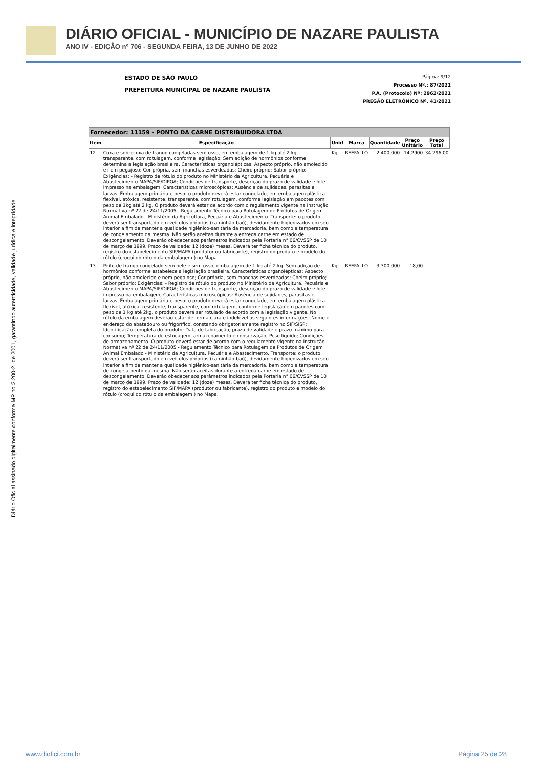DIÁRIO OFICIAL - MUNICÍPIO DE NAZARE PAULISTA
ANO IV - EDIÇÃO nº 706 - SEGUNDA FEIRA, 13 DE JUNHO DE 2022
Diário Oficial assinado digitalmente conforme MP no 2.200-2, de 2001, garantindo autenticidade, validade jurídica e integridade
ESTADO DE SÃO PAULO
PREFEITURA MUNICIPAL DE NAZARE PAULISTA
Página: 9/12
Processo Nº.: 87/2021
P.A. (Protocolo) Nº: 2962/2021
PREGÃO ELETRÔNICO Nº. 41/2021
| Fornecedor: 11159 - PONTO DA CARNE DISTRIBUIDORA LTDA | | | | | | |
| Item | Especificação | Unid | Marca | Quantidade | Preço Unitário | Preço Total |
| 12 | Coxa e sobrecoxa de frango congeladas sem osso, em embalagem de 1 kg até 2 kg, transparente, com rotulagem, conforme legislação. Sem adição de hormônios conforme determina a legislação brasileira. Características organolépticas: Aspecto próprio, não amolecido e nem pegajoso; Cor própria, sem manchas esverdeadas; Cheiro próprio; Sabor próprio; Exigências: - Registro de rótulo do produto no Ministério da Agricultura, Pecuária e Abastecimento MAPA/SIF/DIPOA; Condições de transporte, descrição do prazo de validade e lote impresso na embalagem; Características microscópicas: Ausência de sujidades, parasitas e larvas. Embalagem primária e peso: o produto deverá estar congelado, em embalagem plástica flexível, atóxica, resistente, transparente, com rotulagem, conforme legislação em pacotes com peso de 1kg até 2 kg. O produto deverá estar de acordo com o regulamento vigente na Instrução Normativa nº 22 de 24/11/2005 - Regulamento Técnico para Rotulagem de Produtos de Origem Animal Embalado - Ministério da Agricultura, Pecuária e Abastecimento. Transporte: o produto deverá ser transportado em veículos próprios (caminhão-baú), devidamente higienizados em seu interior a fim de manter a qualidade higiênico-sanitária da mercadoria, bem como a temperatura de congelamento da mesma. Não serão aceitas durante a entrega carne em estado de descongelamento. Deverão obedecer aos parâmetros indicados pela Portaria n° 06/CVSSP de 10 de março de 1999. Prazo de validade: 12 (doze) meses. Deverá ter ficha técnica do produto, registro do estabelecimento SIF/MAPA (produtor ou fabricante), registro do produto e modelo do rótulo (croqui do rótulo da embalagem ) no Mapa. | Kg | BEEFALLO - | 2.400,000 | 14,2900 | 34.296,00 |
| 13 | Peito de frango congelado sem pele e sem osso, embalagem de 1 kg até 2 kg. Sem adição de hormônios conforme estabelece a legislação brasileira. Características organolépticas: Aspecto próprio, não amolecido e nem pegajoso; Cor própria, sem manchas esverdeadas; Cheiro próprio; Sabor próprio; Exigências: - Registro de rótulo do produto no Ministério da Agricultura, Pecuária e Abastecimento MAPA/SIF/DIPOA; Condições de transporte, descrição do prazo de validade e lote impresso na embalagem; Características microscópicas: Ausência de sujidades, parasitas e larvas. Embalagem primária e peso: o produto deverá estar congelado, em embalagem plástica flexível, atóxica, resistente, transparente, com rotulagem, conforme legislação em pacotes com peso de 1 kg até 2kg. o produto deverá ser rotulado de acordo com a legislação vigente. No rótulo da embalagem deverão estar de forma clara e indelével as seguintes informações: Nome e endereço do abatedouro ou frigorífico, constando obrigatoriamente registro no SIF/SISP; Identificação completa do produto; Data de fabricação, prazo de validade e prazo máximo para consumo; Temperatura de estocagem, armazenamento e conservação; Peso líquido; Condições de armazenamento. O produto deverá estar de acordo com o regulamento vigente na Instrução Normativa nº 22 de 24/11/2005 - Regulamento Técnico para Rotulagem de Produtos de Origem Animal Embalado - Ministério da Agricultura, Pecuária e Abastecimento. Transporte: o produto deverá ser transportado em veículos próprios (caminhão-baú), devidamente higienizados em seu interior a fim de manter a qualidade higiênico-sanitária da mercadoria, bem como a temperatura de congelamento da mesma. Não serão aceitas durante a entrega carne em estado de descongelamento. Deverão obedecer aos parâmetros indicados pela Portaria n° 06/CVSSP de 10 de março de 1999. Prazo de validade: 12 (doze) meses. Deverá ter ficha técnica do produto, registro do estabelecimento SIF/MAPA (produtor ou fabricante), registro do produto e modelo do rótulo (croqui do rótulo da embalagem ) no Mapa. | Kg | BEEFALLO - | 3.300,000 | 18,00 | |
www.diofici.com.br Página 25 de 28